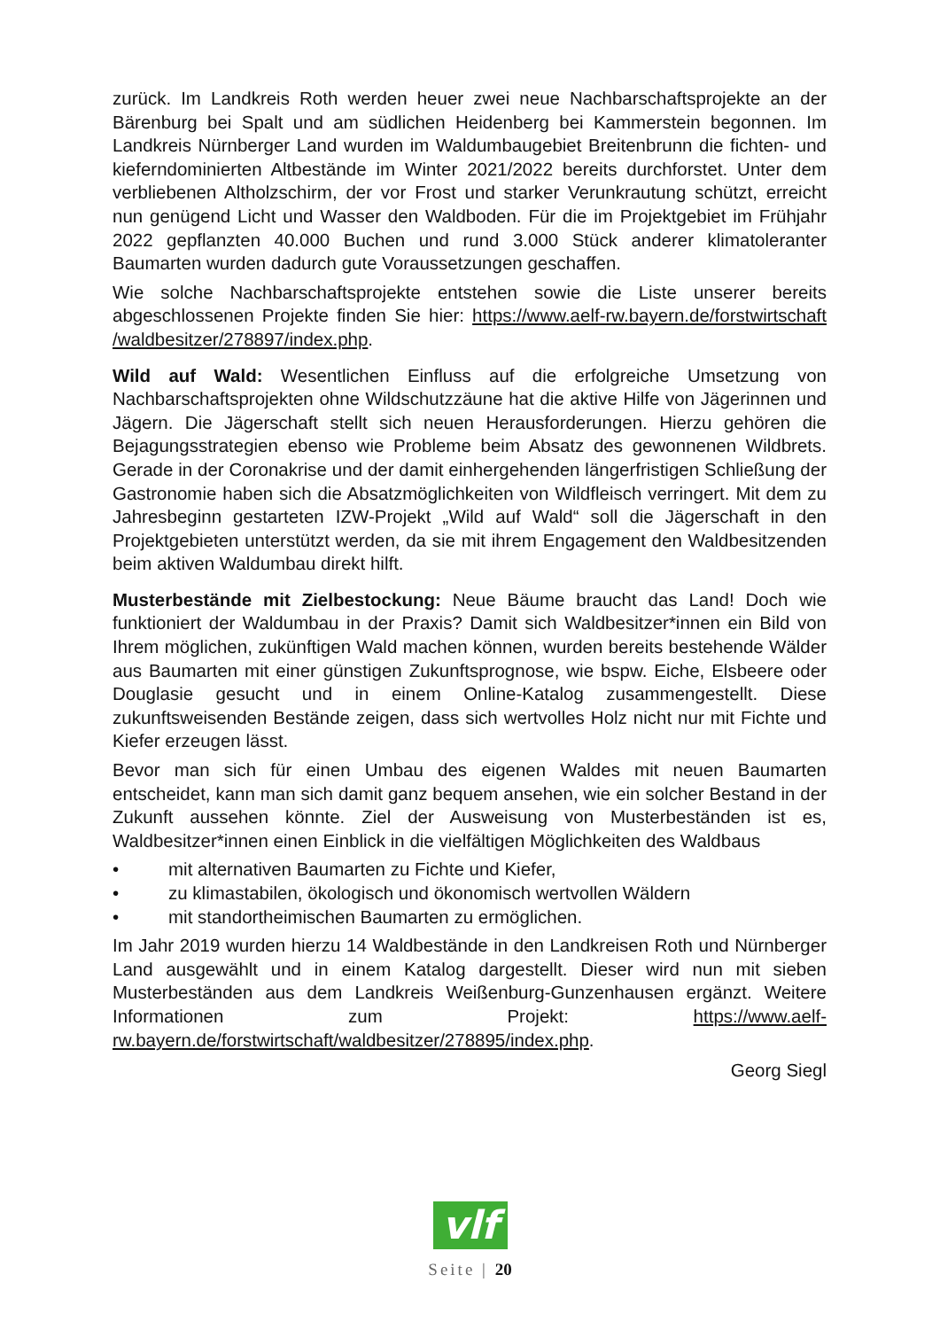zurück. Im Landkreis Roth werden heuer zwei neue Nachbarschaftsprojekte an der Bärenburg bei Spalt und am südlichen Heidenberg bei Kammerstein begonnen. Im Landkreis Nürnberger Land wurden im Waldumbaugebiet Breitenbrunn die fichten- und kieferndominierten Altbestände im Winter 2021/2022 bereits durchforstet. Unter dem verbliebenen Altholzschirm, der vor Frost und starker Verunkrautung schützt, erreicht nun genügend Licht und Wasser den Waldboden. Für die im Projektgebiet im Frühjahr 2022 gepflanzten 40.000 Buchen und rund 3.000 Stück anderer klimatoleranter Baumarten wurden dadurch gute Voraussetzungen geschaffen.
Wie solche Nachbarschaftsprojekte entstehen sowie die Liste unserer bereits abgeschlossenen Projekte finden Sie hier: https://www.aelf-rw.bayern.de/forstwirtschaft /waldbesitzer/278897/index.php.
Wild auf Wald: Wesentlichen Einfluss auf die erfolgreiche Umsetzung von Nachbarschaftsprojekten ohne Wildschutzzäune hat die aktive Hilfe von Jägerinnen und Jägern. Die Jägerschaft stellt sich neuen Herausforderungen. Hierzu gehören die Bejagungsstrategien ebenso wie Probleme beim Absatz des gewonnenen Wildbrets. Gerade in der Coronakrise und der damit einhergehenden längerfristigen Schließung der Gastronomie haben sich die Absatzmöglichkeiten von Wildfleisch verringert. Mit dem zu Jahresbeginn gestarteten IZW-Projekt „Wild auf Wald“ soll die Jägerschaft in den Projektgebieten unterstützt werden, da sie mit ihrem Engagement den Waldbesitzenden beim aktiven Waldumbau direkt hilft.
Musterbestände mit Zielbestockung: Neue Bäume braucht das Land! Doch wie funktioniert der Waldumbau in der Praxis? Damit sich Waldbesitzer*innen ein Bild von Ihrem möglichen, zukünftigen Wald machen können, wurden bereits bestehende Wälder aus Baumarten mit einer günstigen Zukunftsprognose, wie bspw. Eiche, Elsbeere oder Douglasie gesucht und in einem Online-Katalog zusammengestellt. Diese zukunftsweisenden Bestände zeigen, dass sich wertvolles Holz nicht nur mit Fichte und Kiefer erzeugen lässt.
Bevor man sich für einen Umbau des eigenen Waldes mit neuen Baumarten entscheidet, kann man sich damit ganz bequem ansehen, wie ein solcher Bestand in der Zukunft aussehen könnte. Ziel der Ausweisung von Musterbeständen ist es, Waldbesitzer*innen einen Einblick in die vielfältigen Möglichkeiten des Waldbaus
• mit alternativen Baumarten zu Fichte und Kiefer,
• zu klimastabilen, ökologisch und ökonomisch wertvollen Wäldern
• mit standortheimischen Baumarten zu ermöglichen.
Im Jahr 2019 wurden hierzu 14 Waldbestände in den Landkreisen Roth und Nürnberger Land ausgewählt und in einem Katalog dargestellt. Dieser wird nun mit sieben Musterbeständen aus dem Landkreis Weißenburg-Gunzenhausen ergänzt. Weitere Informationen zum Projekt: https://www.aelf-rw.bayern.de/forstwirtschaft/waldbesitzer/278895/index.php.
Georg Siegl
vlf
Seite | 20